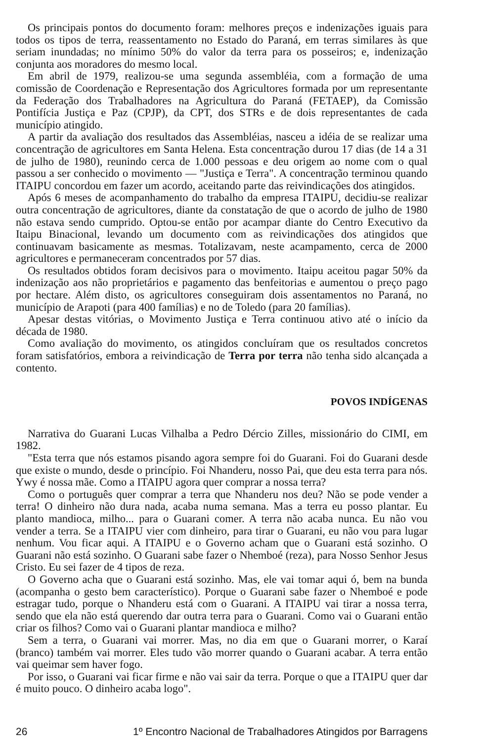Os principais pontos do documento foram: melhores preços e indenizações iguais para todos os tipos de terra, reassentamento no Estado do Paraná, em terras similares às que seriam inundadas; no mínimo 50% do valor da terra para os posseiros; e, indenização conjunta aos moradores do mesmo local.
Em abril de 1979, realizou-se uma segunda assembléia, com a formação de uma comissão de Coordenação e Representação dos Agricultores formada por um representante da Federação dos Trabalhadores na Agricultura do Paraná (FETAEP), da Comissão Pontifícia Justiça e Paz (CPJP), da CPT, dos STRs e de dois representantes de cada município atingido.
A partir da avaliação dos resultados das Assembléias, nasceu a idéia de se realizar uma concentração de agricultores em Santa Helena. Esta concentração durou 17 dias (de 14 a 31 de julho de 1980), reunindo cerca de 1.000 pessoas e deu origem ao nome com o qual passou a ser conhecido o movimento — "Justiça e Terra". A concentração terminou quando ITAIPU concordou em fazer um acordo, aceitando parte das reivindicações dos atingidos.
Após 6 meses de acompanhamento do trabalho da empresa ITAIPU, decidiu-se realizar outra concentração de agricultores, diante da constatação de que o acordo de julho de 1980 não estava sendo cumprido. Optou-se então por acampar diante do Centro Executivo da Itaipu Binacional, levando um documento com as reivindicações dos atingidos que continuavam basicamente as mesmas. Totalizavam, neste acampamento, cerca de 2000 agricultores e permaneceram concentrados por 57 dias.
Os resultados obtidos foram decisivos para o movimento. Itaipu aceitou pagar 50% da indenização aos não proprietários e pagamento das benfeitorias e aumentou o preço pago por hectare. Além disto, os agricultores conseguiram dois assentamentos no Paraná, no município de Arapoti (para 400 famílias) e no de Toledo (para 20 famílias).
Apesar destas vitórias, o Movimento Justiça e Terra continuou ativo até o início da década de 1980.
Como avaliação do movimento, os atingidos concluíram que os resultados concretos foram satisfatórios, embora a reivindicação de Terra por terra não tenha sido alcançada a contento.
POVOS INDÍGENAS
Narrativa do Guarani Lucas Vilhalba a Pedro Dércio Zilles, missionário do CIMI, em 1982.
"Esta terra que nós estamos pisando agora sempre foi do Guarani. Foi do Guarani desde que existe o mundo, desde o princípio. Foi Nhanderu, nosso Pai, que deu esta terra para nós. Ywy é nossa mãe. Como a ITAIPU agora quer comprar a nossa terra?
Como o português quer comprar a terra que Nhanderu nos deu? Não se pode vender a terra! O dinheiro não dura nada, acaba numa semana. Mas a terra eu posso plantar. Eu planto mandioca, milho... para o Guarani comer. A terra não acaba nunca. Eu não vou vender a terra. Se a ITAIPU vier com dinheiro, para tirar o Guarani, eu não vou para lugar nenhum. Vou ficar aqui. A ITAIPU e o Governo acham que o Guarani está sozinho. O Guarani não está sozinho. O Guarani sabe fazer o Nhemboé (reza), para Nosso Senhor Jesus Cristo. Eu sei fazer de 4 tipos de reza.
O Governo acha que o Guarani está sozinho. Mas, ele vai tomar aqui ó, bem na bunda (acompanha o gesto bem característico). Porque o Guarani sabe fazer o Nhemboé e pode estragar tudo, porque o Nhanderu está com o Guarani. A ITAIPU vai tirar a nossa terra, sendo que ela não está querendo dar outra terra para o Guarani. Como vai o Guarani então criar os filhos? Como vai o Guarani plantar mandioca e milho?
Sem a terra, o Guarani vai morrer. Mas, no dia em que o Guarani morrer, o Karaí (branco) também vai morrer. Eles tudo vão morrer quando o Guarani acabar. A terra então vai queimar sem haver fogo.
Por isso, o Guarani vai ficar firme e não vai sair da terra. Porque o que a ITAIPU quer dar é muito pouco. O dinheiro acaba logo".
26 1º Encontro Nacional de Trabalhadores Atingidos por Barragens